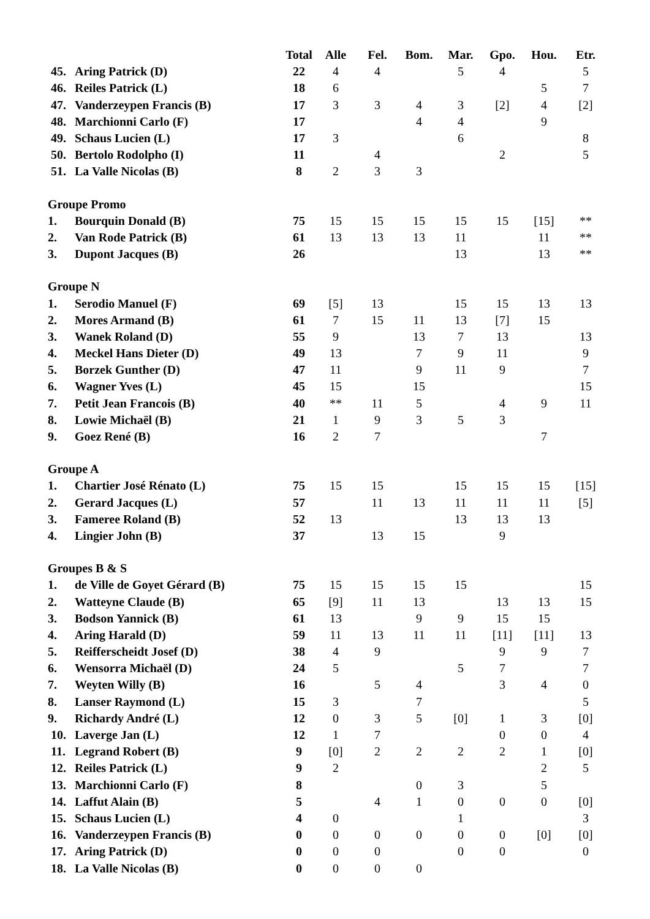| | | Total | Alle | Fel. | Bom. | Mar. | Gpo. | Hou. | Etr. |
| --- | --- | --- | --- | --- | --- | --- | --- | --- | --- |
| 45. | Aring Patrick (D) | 22 | 4 | 4 | | 5 | 4 | | 5 |
| 46. | Reiles Patrick (L) | 18 | 6 | | | | | 5 | 7 |
| 47. | Vanderzeypen Francis (B) | 17 | 3 | 3 | 4 | 3 | [2] | 4 | [2] |
| 48. | Marchionni Carlo (F) | 17 | | | 4 | 4 | | 9 | |
| 49. | Schaus Lucien (L) | 17 | 3 | | | 6 | | | 8 |
| 50. | Bertolo Rodolpho (I) | 11 | | 4 | | | 2 | | 5 |
| 51. | La Valle Nicolas (B) | 8 | 2 | 3 | 3 | | | | |
| Groupe Promo | | | | | | | | | |
| 1. | Bourquin Donald (B) | 75 | 15 | 15 | 15 | 15 | 15 | [15] | ** |
| 2. | Van Rode Patrick (B) | 61 | 13 | 13 | 13 | 11 | | 11 | ** |
| 3. | Dupont Jacques (B) | 26 | | | | 13 | | 13 | ** |
| Groupe N | | | | | | | | | |
| 1. | Serodio Manuel (F) | 69 | [5] | 13 | | 15 | 15 | 13 | 13 |
| 2. | Mores Armand (B) | 61 | 7 | 15 | 11 | 13 | [7] | 15 | |
| 3. | Wanek Roland (D) | 55 | 9 | | 13 | 7 | 13 | | 13 |
| 4. | Meckel Hans Dieter (D) | 49 | 13 | | 7 | 9 | 11 | | 9 |
| 5. | Borzek Gunther (D) | 47 | 11 | | 9 | 11 | 9 | | 7 |
| 6. | Wagner Yves (L) | 45 | 15 | | 15 | | | | 15 |
| 7. | Petit Jean Francois (B) | 40 | ** | 11 | 5 | | 4 | 9 | 11 |
| 8. | Lowie Michaël (B) | 21 | 1 | 9 | 3 | 5 | 3 | | |
| 9. | Goez René (B) | 16 | 2 | 7 | | | | 7 | |
| Groupe A | | | | | | | | | |
| 1. | Chartier José Rénato (L) | 75 | 15 | 15 | | 15 | 15 | 15 | [15] |
| 2. | Gerard Jacques (L) | 57 | | 11 | 13 | 11 | 11 | 11 | [5] |
| 3. | Fameree Roland (B) | 52 | 13 | | | 13 | 13 | 13 | |
| 4. | Lingier John (B) | 37 | | 13 | 15 | | 9 | | |
| Groupes B & S | | | | | | | | | |
| 1. | de Ville de Goyet Gérard (B) | 75 | 15 | 15 | 15 | 15 | | | 15 |
| 2. | Watteyne Claude (B) | 65 | [9] | 11 | 13 | | 13 | 13 | 15 |
| 3. | Bodson Yannick (B) | 61 | 13 | | 9 | 9 | 15 | 15 | |
| 4. | Aring Harald (D) | 59 | 11 | 13 | 11 | 11 | [11] | [11] | 13 |
| 5. | Reifferscheidt Josef (D) | 38 | 4 | 9 | | | 9 | 9 | 7 |
| 6. | Wensorra Michaël (D) | 24 | 5 | | | 5 | 7 | | 7 |
| 7. | Weyten Willy (B) | 16 | | 5 | 4 | | 3 | 4 | 0 |
| 8. | Lanser Raymond (L) | 15 | 3 | | 7 | | | | 5 |
| 9. | Richardy André (L) | 12 | 0 | 3 | 5 | [0] | 1 | 3 | [0] |
| 10. | Laverge Jan (L) | 12 | 1 | 7 | | | 0 | 0 | 4 |
| 11. | Legrand Robert (B) | 9 | [0] | 2 | 2 | 2 | 2 | 1 | [0] |
| 12. | Reiles Patrick (L) | 9 | 2 | | | | | 2 | 5 |
| 13. | Marchionni Carlo (F) | 8 | | | 0 | 3 | | 5 | |
| 14. | Laffut Alain (B) | 5 | | 4 | 1 | 0 | 0 | 0 | [0] |
| 15. | Schaus Lucien (L) | 4 | 0 | | | 1 | | | 3 |
| 16. | Vanderzeypen Francis (B) | 0 | 0 | 0 | 0 | 0 | 0 | [0] | [0] |
| 17. | Aring Patrick (D) | 0 | 0 | 0 | | 0 | 0 | | 0 |
| 18. | La Valle Nicolas (B) | 0 | 0 | 0 | 0 | | | | |